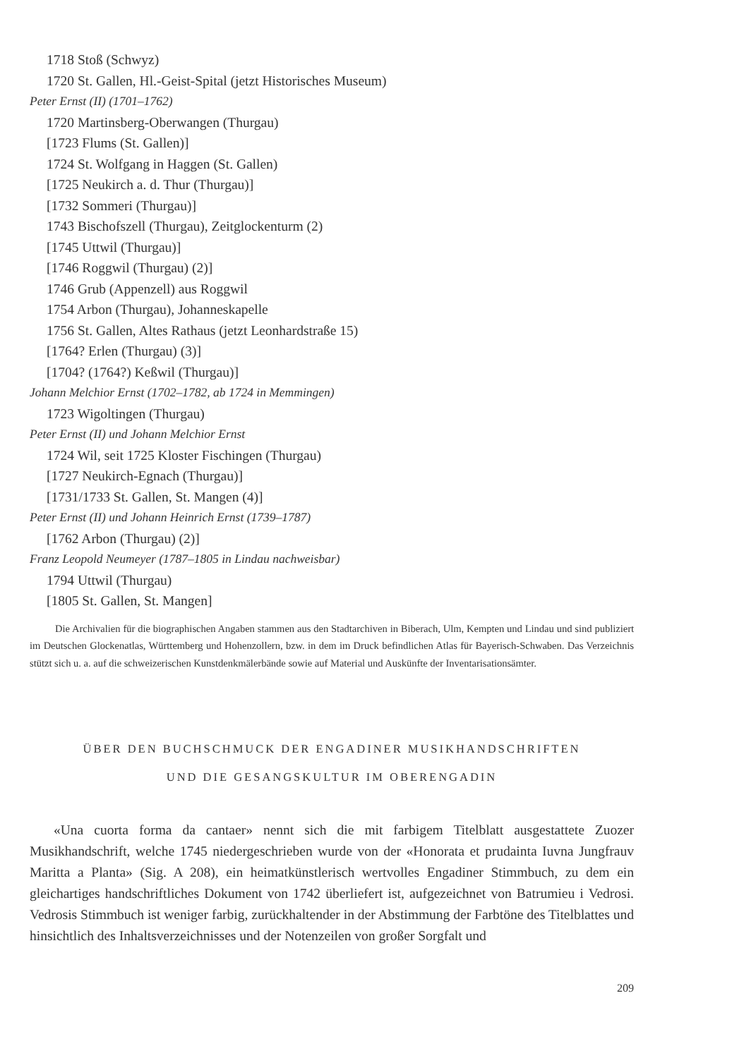1718 Stoß (Schwyz)
1720 St. Gallen, Hl.-Geist-Spital (jetzt Historisches Museum)
Peter Ernst (II) (1701–1762)
1720 Martinsberg-Oberwangen (Thurgau)
[1723 Flums (St. Gallen)]
1724 St. Wolfgang in Haggen (St. Gallen)
[1725 Neukirch a. d. Thur (Thurgau)]
[1732 Sommeri (Thurgau)]
1743 Bischofszell (Thurgau), Zeitglockenturm (2)
[1745 Uttwil (Thurgau)]
[1746 Roggwil (Thurgau) (2)]
1746 Grub (Appenzell) aus Roggwil
1754 Arbon (Thurgau), Johanneskapelle
1756 St. Gallen, Altes Rathaus (jetzt Leonhardstraße 15)
[1764? Erlen (Thurgau) (3)]
[1704? (1764?) Keßwil (Thurgau)]
Johann Melchior Ernst (1702–1782, ab 1724 in Memmingen)
1723 Wigoltingen (Thurgau)
Peter Ernst (II) und Johann Melchior Ernst
1724 Wil, seit 1725 Kloster Fischingen (Thurgau)
[1727 Neukirch-Egnach (Thurgau)]
[1731/1733 St. Gallen, St. Mangen (4)]
Peter Ernst (II) und Johann Heinrich Ernst (1739–1787)
[1762 Arbon (Thurgau) (2)]
Franz Leopold Neumeyer (1787–1805 in Lindau nachweisbar)
1794 Uttwil (Thurgau)
[1805 St. Gallen, St. Mangen]
Die Archivalien für die biographischen Angaben stammen aus den Stadtarchiven in Biberach, Ulm, Kempten und Lindau und sind publiziert im Deutschen Glockenatlas, Württemberg und Hohenzollern, bzw. in dem im Druck befindlichen Atlas für Bayerisch-Schwaben. Das Verzeichnis stützt sich u. a. auf die schweizerischen Kunstdenkmälerbände sowie auf Material und Auskünfte der Inventarisationsämter.
ÜBER DEN BUCHSCHMUCK DER ENGADINER MUSIKHANDSCHRIFTEN
UND DIE GESANGSKULTUR IM OBERENGADIN
«Una cuorta forma da cantaer» nennt sich die mit farbigem Titelblatt ausgestattete Zuozer Musikhandschrift, welche 1745 niedergeschrieben wurde von der «Honorata et prudainta Iuvna Jungfrauv Maritta a Planta» (Sig. A 208), ein heimatkünstlerisch wertvolles Engadiner Stimmbuch, zu dem ein gleichartiges handschriftliches Dokument von 1742 überliefert ist, aufgezeichnet von Batrumieu i Vedrosi. Vedrosis Stimmbuch ist weniger farbig, zurückhaltender in der Abstimmung der Farbtöne des Titelblattes und hinsichtlich des Inhaltsverzeichnisses und der Notenzeilen von großer Sorgfalt und
209